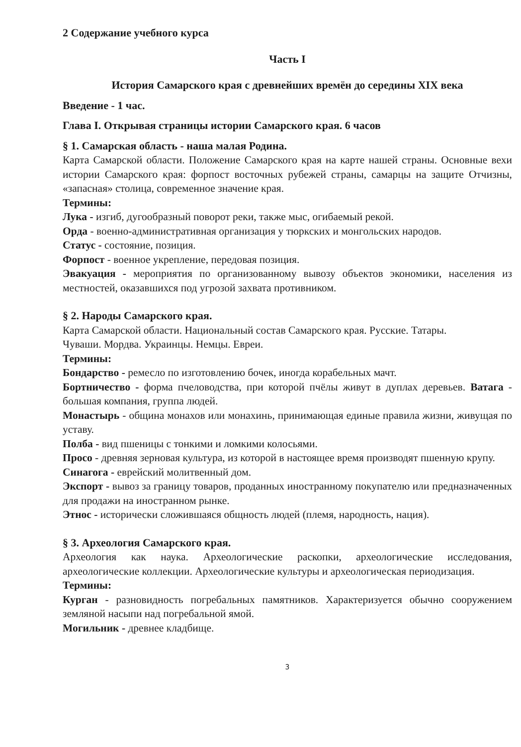2 Содержание учебного курса
Часть I
История Самарского края с древнейших времён до середины XIX века
Введение - 1 час.
Глава I. Открывая страницы истории Самарского края. 6 часов
§ 1. Самарская область - наша малая Родина.
Карта Самарской области. Положение Самарского края на карте нашей страны. Основные вехи истории Самарского края: форпост восточных рубежей страны, самарцы на защите Отчизны, «запасная» столица, современное значение края.
Термины:
Лука - изгиб, дугообразный поворот реки, также мыс, огибаемый рекой.
Орда - военно-административная организация у тюркских и монгольских народов.
Статус - состояние, позиция.
Форпост - военное укрепление, передовая позиция.
Эвакуация - мероприятия по организованному вывозу объектов экономики, населения из местностей, оказавшихся под угрозой захвата противником.
§ 2. Народы Самарского края.
Карта Самарской области. Национальный состав Самарского края. Русские. Татары.
Чуваши. Мордва. Украинцы. Немцы. Евреи.
Термины:
Бондарство - ремесло по изготовлению бочек, иногда корабельных мачт.
Бортничество - форма пчеловодства, при которой пчёлы живут в дуплах деревьев. Ватага - большая компания, группа людей.
Монастырь - община монахов или монахинь, принимающая единые правила жизни, живущая по уставу.
Полба - вид пшеницы с тонкими и ломкими колосьями.
Просо - древняя зерновая культура, из которой в настоящее время производят пшенную крупу.
Синагога - еврейский молитвенный дом.
Экспорт - вывоз за границу товаров, проданных иностранному покупателю или предназначенных для продажи на иностранном рынке.
Этнос - исторически сложившаяся общность людей (племя, народность, нация).
§ 3. Археология Самарского края.
Археология как наука. Археологические раскопки, археологические исследования, археологические коллекции. Археологические культуры и археологическая периодизация.
Термины:
Курган - разновидность погребальных памятников. Характеризуется обычно сооружением земляной насыпи над погребальной ямой.
Могильник - древнее кладбище.
3